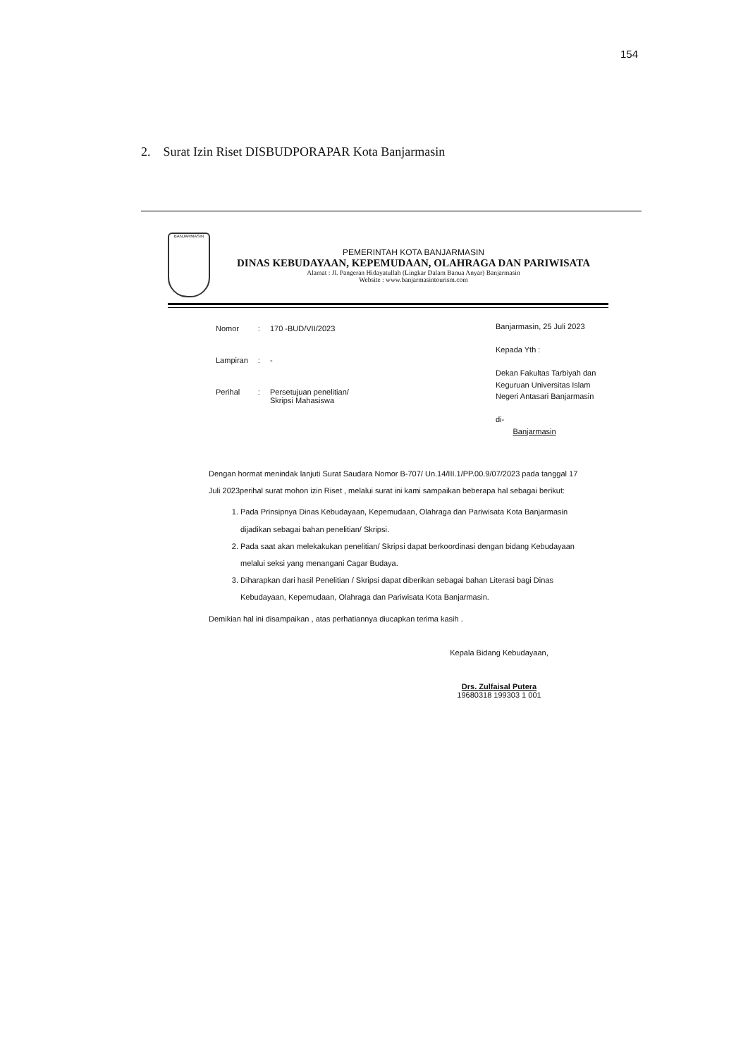154
2. Surat Izin Riset DISBUDPORAPAR Kota Banjarmasin
BANJARMASIN
PEMERINTAH KOTA BANJARMASIN
DINAS KEBUDAYAAN, KEPEMUDAAN, OLAHRAGA DAN PARIWISATA
Alamat : Jl. Pangeran Hidayatullah (Lingkar Dalam Banua Anyar) Banjarmasin
Website : www.banjarmasintourism.com
| Nomor | : | 170 -BUD/VII/2023 |
| Lampiran | : | - |
| Perihal | : | Persetujuan penelitian/ Skripsi Mahasiswa |
Banjarmasin, 25 Juli 2023
Kepada Yth :
Dekan Fakultas Tarbiyah dan Keguruan Universitas Islam Negeri Antasari Banjarmasin
di-
Banjarmasin
Dengan hormat menindak lanjuti Surat Saudara Nomor B-707/ Un.14/III.1/PP.00.9/07/2023 pada tanggal 17 Juli 2023perihal surat mohon izin Riset , melalui surat ini kami sampaikan beberapa hal sebagai berikut:
1. Pada Prinsipnya Dinas Kebudayaan, Kepemudaan, Olahraga dan Pariwisata Kota Banjarmasin dijadikan sebagai bahan penelitian/ Skripsi.
2. Pada saat akan melekakukan penelitian/ Skripsi dapat berkoordinasi dengan bidang Kebudayaan melalui seksi yang menangani Cagar Budaya.
3. Diharapkan dari hasil Penelitian / Skripsi dapat diberikan sebagai bahan Literasi bagi Dinas Kebudayaan, Kepemudaan, Olahraga dan Pariwisata Kota Banjarmasin.
Demikian hal ini disampaikan , atas perhatiannya diucapkan terima kasih .
Kepala Bidang Kebudayaan,
Drs. Zulfaisal Putera
19680318 199303 1 001